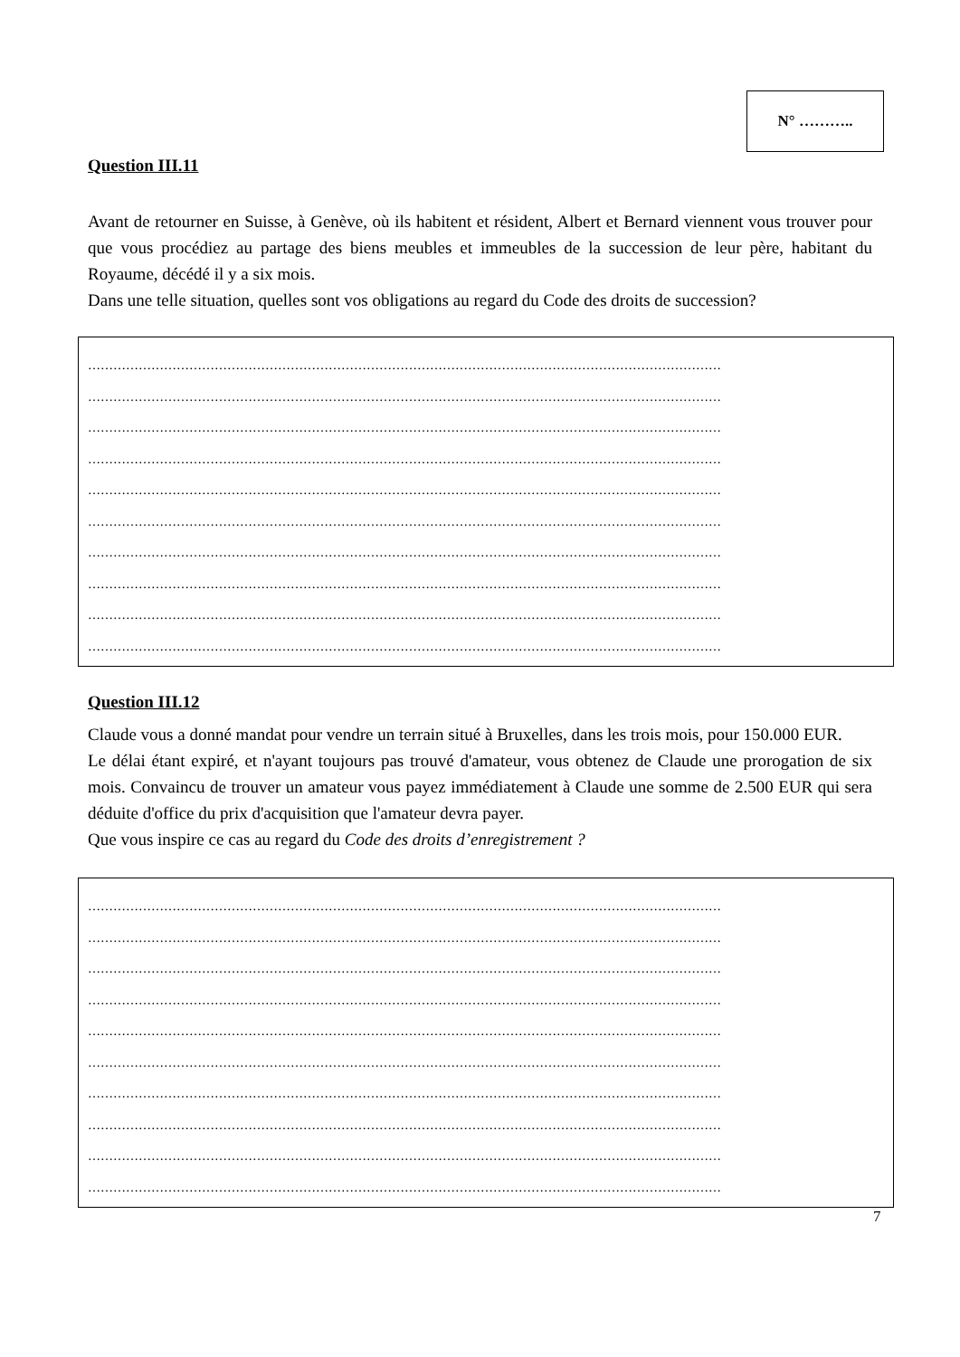N° ………..
Question III.11
Avant de retourner en Suisse, à Genève, où ils habitent et résident, Albert et Bernard viennent vous trouver pour que vous procédiez au partage des biens meubles et immeubles de la succession de leur père, habitant du Royaume, décédé il y a six mois.
Dans une telle situation, quelles sont vos obligations au regard du Code des droits de succession?
……………………………………………………………………………………………………………………………………
……………………………………………………………………………………………………………………………………
……………………………………………………………………………………………………………………………………
……………………………………………………………………………………………………………………………………
……………………………………………………………………………………………………………………………………
……………………………………………………………………………………………………………………………………
……………………………………………………………………………………………………………………………………
……………………………………………………………………………………………………………………………………
……………………………………………………………………………………………………………………………………
……………………………………………………………………………………………………………………………………
Question III.12
Claude vous a donné mandat pour vendre un terrain situé à Bruxelles, dans les trois mois, pour 150.000 EUR.
Le délai étant expiré, et n'ayant toujours pas trouvé d'amateur, vous obtenez de Claude une prorogation de six mois. Convaincu de trouver un amateur vous payez immédiatement à Claude une somme de 2.500 EUR qui sera déduite d'office du prix d'acquisition que l'amateur devra payer.
Que vous inspire ce cas au regard du Code des droits d’enregistrement ?
……………………………………………………………………………………………………………………………………
……………………………………………………………………………………………………………………………………
……………………………………………………………………………………………………………………………………
……………………………………………………………………………………………………………………………………
……………………………………………………………………………………………………………………………………
……………………………………………………………………………………………………………………………………
……………………………………………………………………………………………………………………………………
……………………………………………………………………………………………………………………………………
……………………………………………………………………………………………………………………………………
……………………………………………………………………………………………………………………………………
7